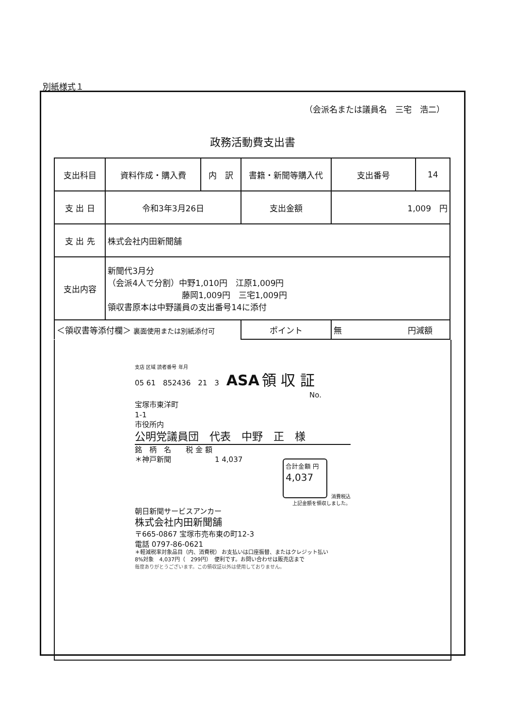別紙様式１
（会派名または議員名　三宅　浩二）
政務活動費支出書
| 支出科目 | 資料作成・購入費 | 内 訳 | 書籍・新聞等購入代 | | 支出番号 | 14 |
| 支 出 日 | 令和3年3月26日 | | 支出金額 | 1,009 円 | | |
| 支 出 先 | 株式会社内田新聞舗 | | | | | |
| 支出内容 | 新聞代3月分 （会派4人で分割）中野1,010円 江原1,009円 藤岡1,009円 三宅1,009円 領収書原本は中野議員の支出番号14に添付 | | | | | |
| ＜領収書等添付欄＞ 裏面使用または別紙添付可 | | | ポイント | 無 円減額 | | |
支店 区域 読者番号 年月
05 61　852436　21　3　ASA 領 収 証
No.
宝塚市東洋町
1-1
市役所内
公明党議員団　代表　中野　正　様
銘　柄　名　　税 金 額
＊神戸新聞　　　　　　1 4,037
合計金額 円
4,037
消費税込
上記金額を領収しました。
朝日新聞サービスアンカー
株式会社内田新聞舗
〒665-0867 宝塚市売布東の町12-3
電話 0797-86-0621
＊軽減税率対象品目（内、消費税） お支払いは口座振替、またはクレジット払い
8%対象　4,037円（　299円）　便利です。お問い合わせは販売店まで
毎度ありがとうございます。この領収証以外は使用しておりません。